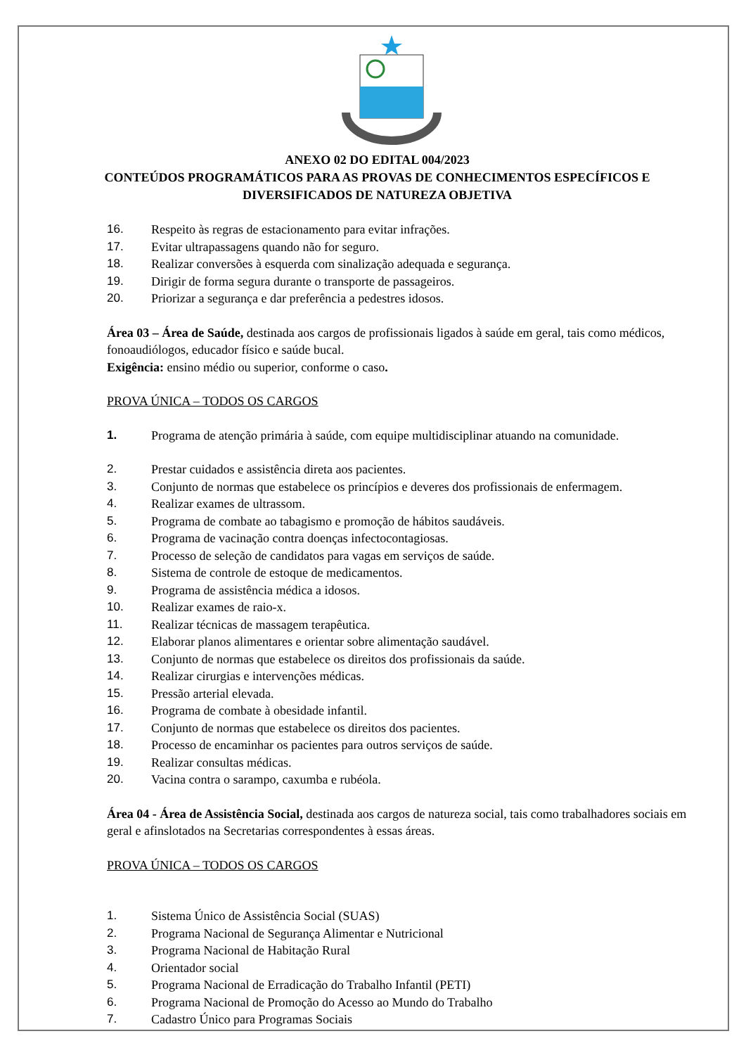ANEXO 02 DO EDITAL 004/2023
CONTEÚDOS PROGRAMÁTICOS PARA AS PROVAS DE CONHECIMENTOS ESPECÍFICOS E
DIVERSIFICADOS DE NATUREZA OBJETIVA
16. Respeito às regras de estacionamento para evitar infrações.
17. Evitar ultrapassagens quando não for seguro.
18. Realizar conversões à esquerda com sinalização adequada e segurança.
19. Dirigir de forma segura durante o transporte de passageiros.
20. Priorizar a segurança e dar preferência a pedestres idosos.
Área 03 – Área de Saúde, destinada aos cargos de profissionais ligados à saúde em geral, tais como médicos, fonoaudiólogos, educador físico e saúde bucal.
Exigência: ensino médio ou superior, conforme o caso.
PROVA ÚNICA – TODOS OS CARGOS
1. Programa de atenção primária à saúde, com equipe multidisciplinar atuando na comunidade.
2. Prestar cuidados e assistência direta aos pacientes.
3. Conjunto de normas que estabelece os princípios e deveres dos profissionais de enfermagem.
4. Realizar exames de ultrassom.
5. Programa de combate ao tabagismo e promoção de hábitos saudáveis.
6. Programa de vacinação contra doenças infectocontagiosas.
7. Processo de seleção de candidatos para vagas em serviços de saúde.
8. Sistema de controle de estoque de medicamentos.
9. Programa de assistência médica a idosos.
10. Realizar exames de raio-x.
11. Realizar técnicas de massagem terapêutica.
12. Elaborar planos alimentares e orientar sobre alimentação saudável.
13. Conjunto de normas que estabelece os direitos dos profissionais da saúde.
14. Realizar cirurgias e intervenções médicas.
15. Pressão arterial elevada.
16. Programa de combate à obesidade infantil.
17. Conjunto de normas que estabelece os direitos dos pacientes.
18. Processo de encaminhar os pacientes para outros serviços de saúde.
19. Realizar consultas médicas.
20. Vacina contra o sarampo, caxumba e rubéola.
Área 04 - Área de Assistência Social, destinada aos cargos de natureza social, tais como trabalhadores sociais em geral e afinslotados na Secretarias correspondentes à essas áreas.
PROVA ÚNICA – TODOS OS CARGOS
1. Sistema Único de Assistência Social (SUAS)
2. Programa Nacional de Segurança Alimentar e Nutricional
3. Programa Nacional de Habitação Rural
4. Orientador social
5. Programa Nacional de Erradicação do Trabalho Infantil (PETI)
6. Programa Nacional de Promoção do Acesso ao Mundo do Trabalho
7. Cadastro Único para Programas Sociais